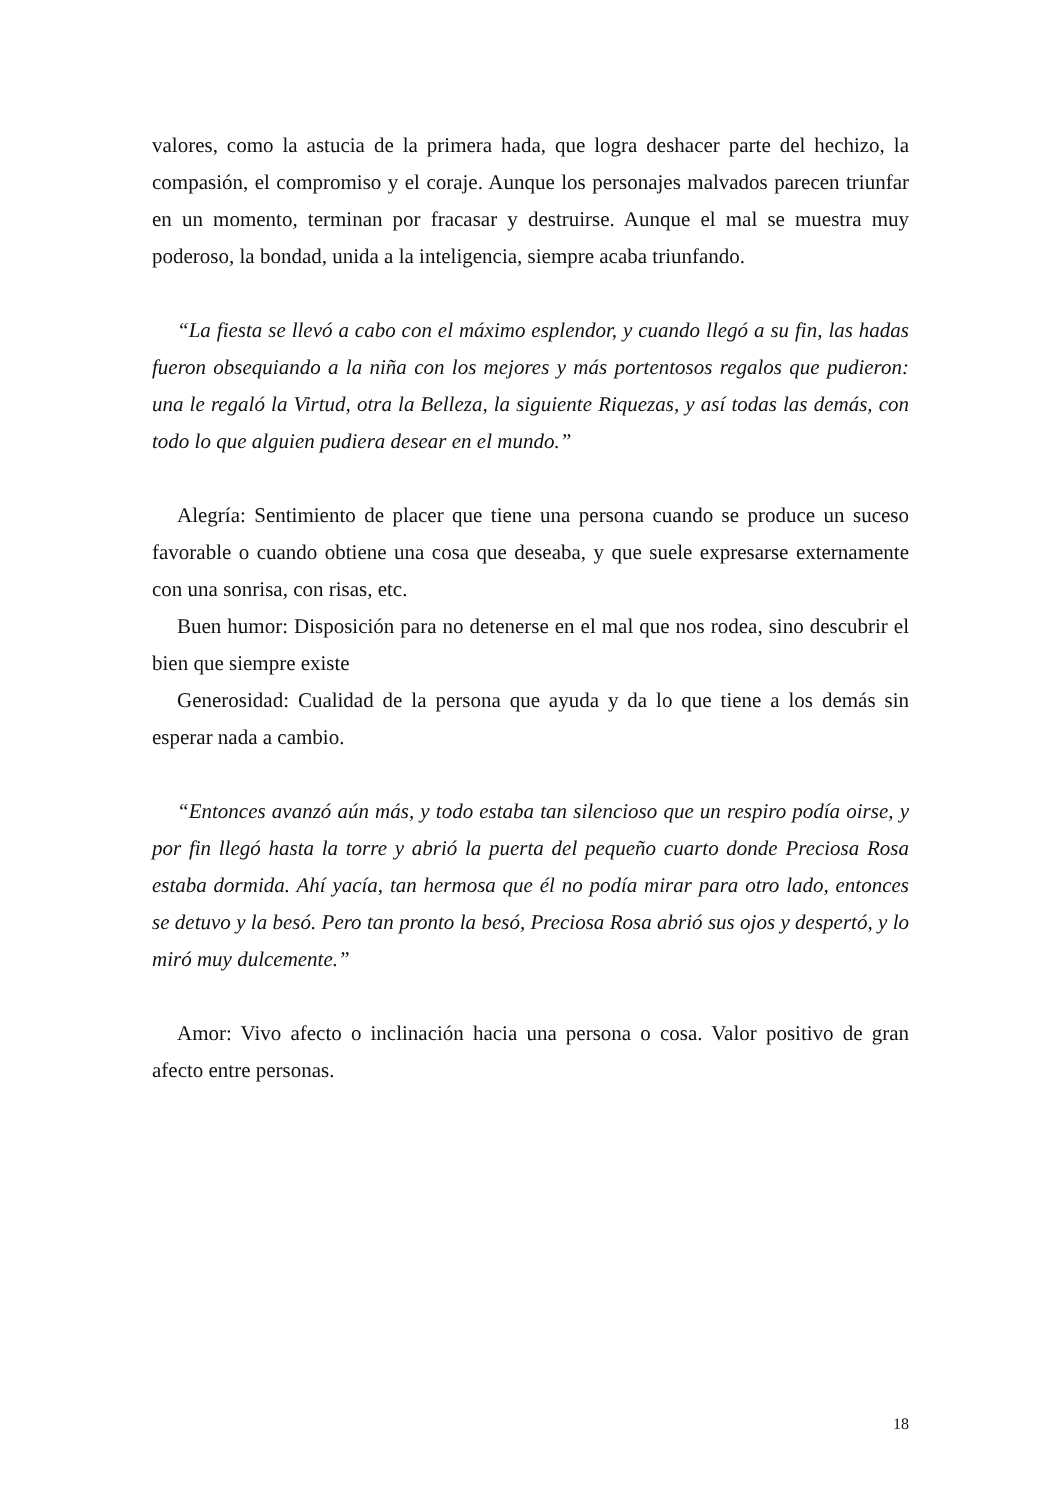valores, como la astucia de la primera hada, que logra deshacer parte del hechizo, la compasión, el compromiso y el coraje. Aunque los personajes malvados parecen triunfar en un momento, terminan por fracasar y destruirse. Aunque el mal se muestra muy poderoso, la bondad, unida a la inteligencia, siempre acaba triunfando.
“La fiesta se llevó a cabo con el máximo esplendor, y cuando llegó a su fin, las hadas fueron obsequiando a la niña con los mejores y más portentosos regalos que pudieron: una le regaló la Virtud, otra la Belleza, la siguiente Riquezas, y así todas las demás, con todo lo que alguien pudiera desear en el mundo.”
Alegría: Sentimiento de placer que tiene una persona cuando se produce un suceso favorable o cuando obtiene una cosa que deseaba, y que suele expresarse externamente con una sonrisa, con risas, etc.
Buen humor: Disposición para no detenerse en el mal que nos rodea, sino descubrir el bien que siempre existe
Generosidad: Cualidad de la persona que ayuda y da lo que tiene a los demás sin esperar nada a cambio.
“Entonces avanzó aún más, y todo estaba tan silencioso que un respiro podía oirse, y por fin llegó hasta la torre y abrió la puerta del pequeño cuarto donde Preciosa Rosa estaba dormida. Ahí yacía, tan hermosa que él no podía mirar para otro lado, entonces se detuvo y la besó. Pero tan pronto la besó, Preciosa Rosa abrió sus ojos y despertó, y lo miró muy dulcemente.”
Amor: Vivo afecto o inclinación hacia una persona o cosa. Valor positivo de gran afecto entre personas.
18